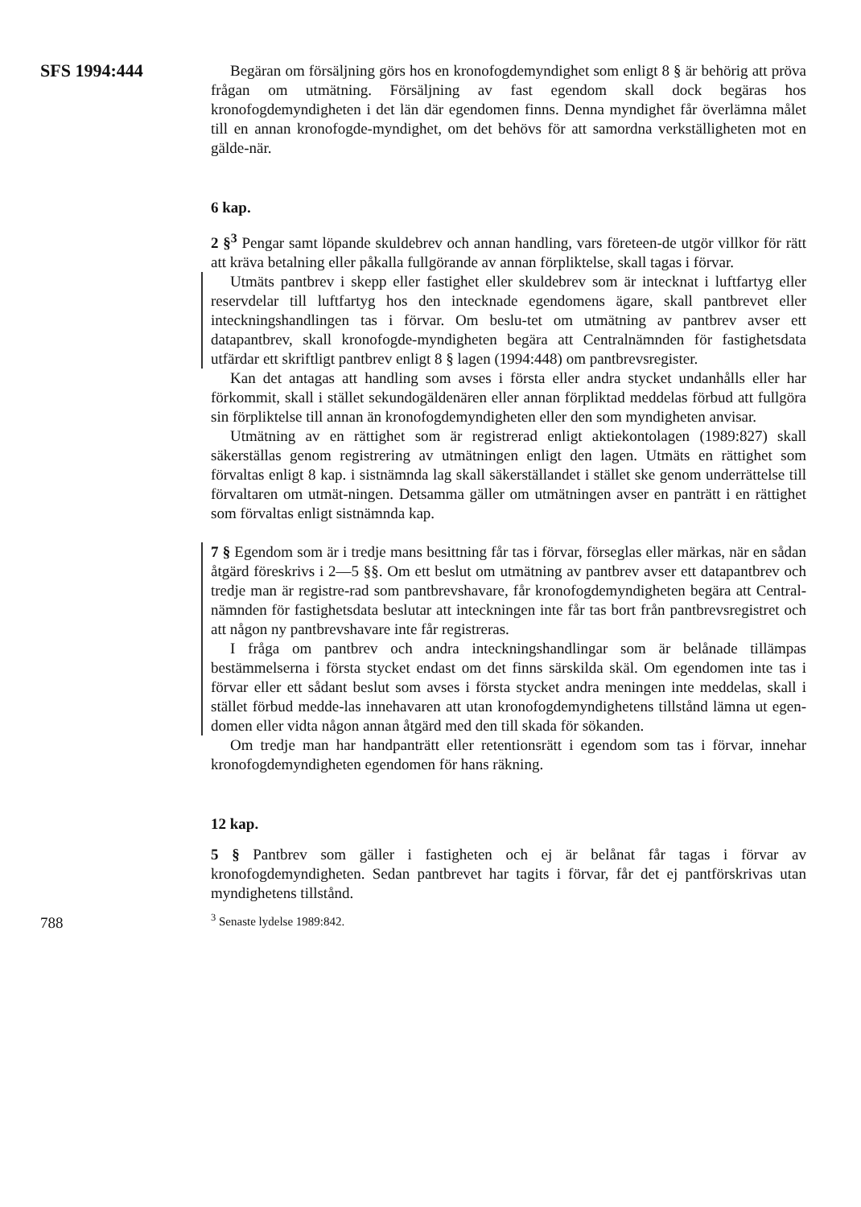SFS 1994:444
Begäran om försäljning görs hos en kronofogdemyndighet som enligt 8 § är behörig att pröva frågan om utmätning. Försäljning av fast egendom skall dock begäras hos kronofogdemyndigheten i det län där egendomen finns. Denna myndighet får överlämna målet till en annan kronofogde-myndighet, om det behövs för att samordna verkställigheten mot en gälde-när.
6 kap.
2 §<sup>3</sup> Pengar samt löpande skuldebrev och annan handling, vars företeen-de utgör villkor för rätt att kräva betalning eller påkalla fullgörande av annan förpliktelse, skall tagas i förvar.
Utmäts pantbrev i skepp eller fastighet eller skuldebrev som är intecknat i luftfartyg eller reservdelar till luftfartyg hos den intecknade egendomens ägare, skall pantbrevet eller inteckningshandlingen tas i förvar. Om beslu-tet om utmätning av pantbrev avser ett datapantbrev, skall kronofogde-myndigheten begära att Centralnämnden för fastighetsdata utfärdar ett skriftligt pantbrev enligt 8 § lagen (1994:448) om pantbrevsregister.
Kan det antagas att handling som avses i första eller andra stycket undanhålls eller har förkommit, skall i stället sekundogäldenären eller annan förpliktad meddelas förbud att fullgöra sin förpliktelse till annan än kronofogdemyndigheten eller den som myndigheten anvisar.
Utmätning av en rättighet som är registrerad enligt aktiekontolagen (1989:827) skall säkerställas genom registrering av utmätningen enligt den lagen. Utmäts en rättighet som förvaltas enligt 8 kap. i sistnämnda lag skall säkerställandet i stället ske genom underrättelse till förvaltaren om utmät-ningen. Detsamma gäller om utmätningen avser en panträtt i en rättighet som förvaltas enligt sistnämnda kap.
7 § Egendom som är i tredje mans besittning får tas i förvar, förseglas eller märkas, när en sådan åtgärd föreskrivs i 2—5 §§. Om ett beslut om utmätning av pantbrev avser ett datapantbrev och tredje man är registre-rad som pantbrevshavare, får kronofogdemyndigheten begära att Central-nämnden för fastighetsdata beslutar att inteckningen inte får tas bort från pantbrevsregistret och att någon ny pantbrevshavare inte får registreras.
I fråga om pantbrev och andra inteckningshandlingar som är belånade tillämpas bestämmelserna i första stycket endast om det finns särskilda skäl. Om egendomen inte tas i förvar eller ett sådant beslut som avses i första stycket andra meningen inte meddelas, skall i stället förbud medde-las innehavaren att utan kronofogdemyndighetens tillstånd lämna ut egen-domen eller vidta någon annan åtgärd med den till skada för sökanden.
Om tredje man har handpanträtt eller retentionsrätt i egendom som tas i förvar, innehar kronofogdemyndigheten egendomen för hans räkning.
12 kap.
5 § Pantbrev som gäller i fastigheten och ej är belånat får tagas i förvar av kronofogdemyndigheten. Sedan pantbrevet har tagits i förvar, får det ej pantförskrivas utan myndighetens tillstånd.
<sup>3</sup> Senaste lydelse 1989:842.
788